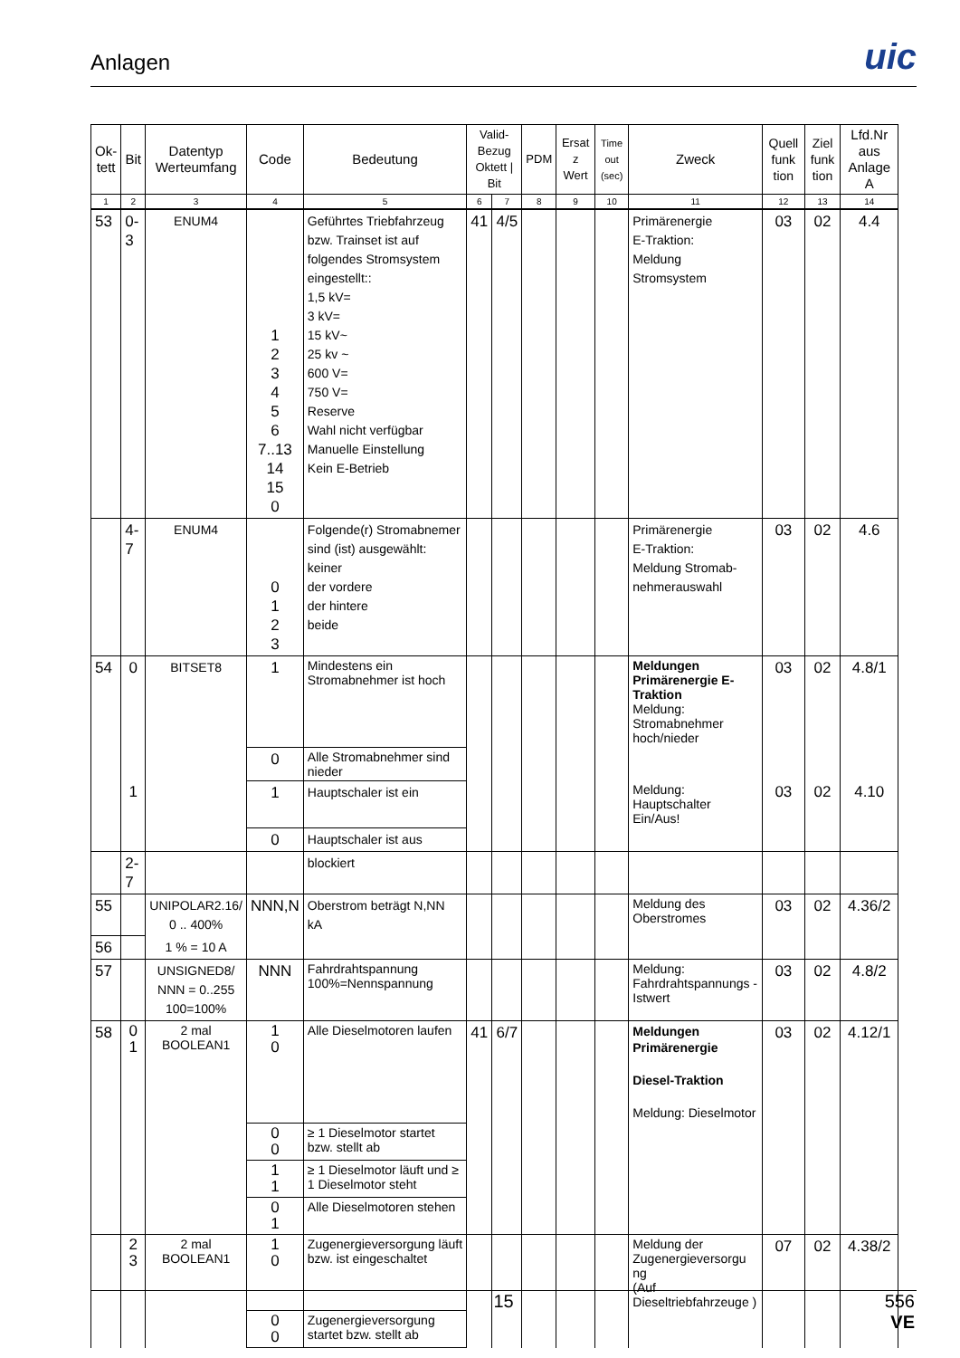Anlagen
uic
| Ok- tett | Bit | Datentyp Werteumfang | Code | Bedeutung | Valid- Bezug Oktett / Bit | | PDM | Ersat z Wert | Time out (sec) | Zweck | Quell funk tion | Ziel funk tion | Lfd.Nr aus Anlage A |
| --- | --- | --- | --- | --- | --- | --- | --- | --- | --- | --- | --- | --- | --- |
| 1 | 2 | 3 | 4 | 5 | 6 | 7 | 8 | 9 | 10 | 11 | 12 | 13 | 14 |
| 53 | 0-3 | ENUM4 | 1 2 3 4 5 6 7..13 14 15 0 | Geführtes Triebfahrzeug bzw. Trainset ist auf folgendes Stromsystem eingestellt:: 1,5 kV= 3 kV= 15 kV~ 25 kv ~ 600 V= 750 V= Reserve Wahl nicht verfügbar Manuelle Einstellung Kein E-Betrieb | 41 | 4/5 | | | | Primärenergie E-Traktion: Meldung Stromsystem | 03 | 02 | 4.4 |
| | 4-7 | ENUM4 | 0 1 2 3 | Folgende(r) Stromabnemer sind (ist) ausgewählt: keiner der vordere der hintere beide | | | | | | Primärenergie E-Traktion: Meldung Stromab-nehmerauswahl | 03 | 02 | 4.6 |
| 54 | 0 | BITSET8 | 1 | Mindestens ein Stromabnehmer ist hoch | | | | | | Meldungen Primärenergie E-Traktion Meldung: Stromabnehmer hoch/nieder | 03 | 02 | 4.8/1 |
| | | | 0 | Alle Stromabnehmer sind nieder | | | | | | | | | |
| | 1 | | 1 | Hauptschaler ist ein | | | | | | Meldung: Hauptschalter Ein/Aus! | 03 | 02 | 4.10 |
| | | | 0 | Hauptschaler ist aus | | | | | | | | | |
| | 2-7 | | | blockiert | | | | | | | | | |
| 55 | | UNIPOLAR2.16/ 0 .. 400% | NNN,N | Oberstrom beträgt N,NN kA | | | | | | Meldung des Oberstromes | 03 | 02 | 4.36/2 |
| 56 | | 1 % = 10 A | | | | | | | | | | | |
| 57 | | UNSIGNED8/ NNN = 0..255 100=100% | NNN | Fahrdrahtspannung 100%=Nennspannung | | | | | | Meldung: Fahrdrahtspannungs -Istwert | 03 | 02 | 4.8/2 |
| 58 | 0 1 | 2 mal BOOLEAN1 | 1 0 | Alle Dieselmotoren laufen | 41 | 6/7 | | | | Meldungen Primärenergie Diesel-Traktion Meldung: Dieselmotor | 03 | 02 | 4.12/1 |
| | | | 0 0 | ≥ 1 Dieselmotor startet bzw. stellt ab | | | | | | | | | |
| | | | 1 1 | ≥ 1 Dieselmotor läuft und ≥ 1 Dieselmotor steht | | | | | | | | | |
| | | | 0 1 | Alle Dieselmotoren stehen | | | | | | | | | |
| | 2 3 | 2 mal BOOLEAN1 | 1 0 | Zugenergieversorgung läuft bzw. ist eingeschaltet | | | | | | Meldung der Zugenergieversorgu ng (Auf Dieseltriebfahrzeuge ) | 07 | 02 | 4.38/2 |
| | | | 0 0 | Zugenergieversorgung startet bzw. stellt ab | | | | | | | | | |
15
556
VE